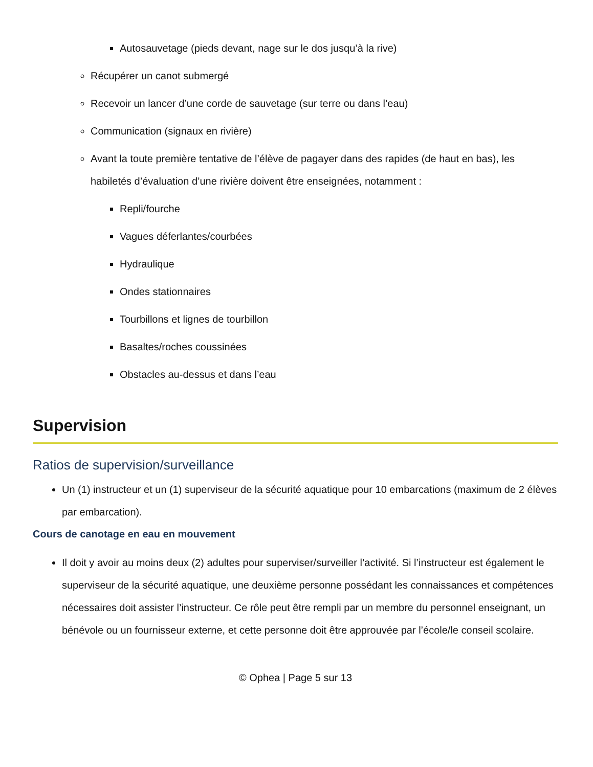Autosauvetage (pieds devant, nage sur le dos jusqu’à la rive)
Récupérer un canot submergé
Recevoir un lancer d’une corde de sauvetage (sur terre ou dans l’eau)
Communication (signaux en rivière)
Avant la toute première tentative de l’élève de pagayer dans des rapides (de haut en bas), les habiletés d’évaluation d’une rivière doivent être enseignées, notamment :
Repli/fourche
Vagues déferlantes/courbées
Hydraulique
Ondes stationnaires
Tourbillons et lignes de tourbillon
Basaltes/roches coussinées
Obstacles au-dessus et dans l’eau
Supervision
Ratios de supervision/surveillance
Un (1) instructeur et un (1) superviseur de la sécurité aquatique pour 10 embarcations (maximum de 2 élèves par embarcation).
Cours de canotage en eau en mouvement
Il doit y avoir au moins deux (2) adultes pour superviser/surveiller l’activité. Si l’instructeur est également le superviseur de la sécurité aquatique, une deuxième personne possédant les connaissances et compétences nécessaires doit assister l’instructeur. Ce rôle peut être rempli par un membre du personnel enseignant, un bénévole ou un fournisseur externe, et cette personne doit être approuvée par l’école/le conseil scolaire.
© Ophea | Page 5 sur 13